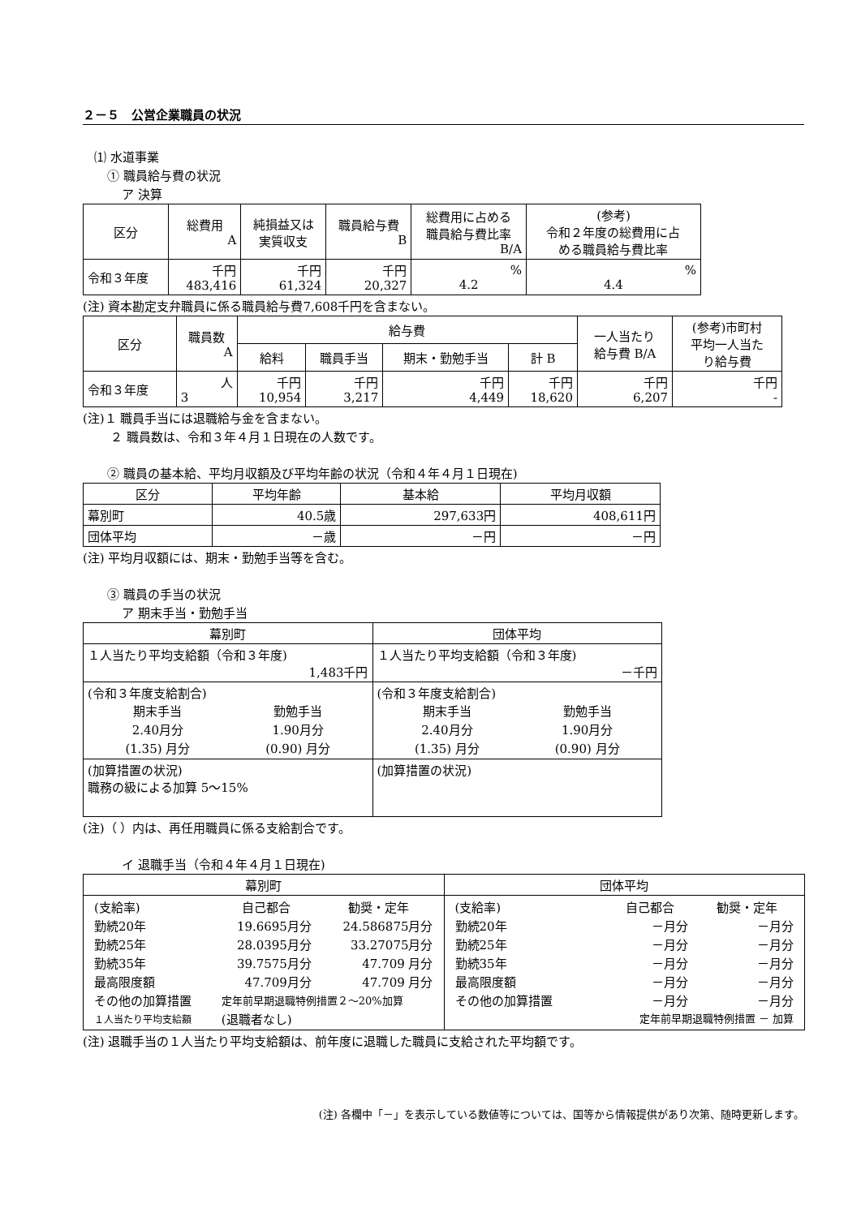２－５　公営企業職員の状況
⑴ 水道事業
① 職員給与費の状況
ア 決算
| 区分 | 総費用 A | 純損益又は 実質収支 | 職員給与費 B | 総費用に占める 職員給与費比率 B/A | (参考) 令和２年度の総費用に占 める職員給与費比率 |
| --- | --- | --- | --- | --- | --- |
| 令和３年度 | 千円 483,416 | 千円 61,324 | 千円 20,327 | % 4.2 | % 4.4 |
(注) 資本勘定支弁職員に係る職員給与費7,608千円を含まない。
| 区分 | 職員数 A | 給与費 | | | | 一人当たり 給与費 B/A | (参考)市町村 平均一人当た り給与費 |
| --- | --- | --- | --- | --- | --- | --- | --- |
| | | 給料 | 職員手当 | 期末・勤勉手当 | 計 B | | |
| 令和３年度 | 人 3 | 千円 10,954 | 千円 3,217 | 千円 4,449 | 千円 18,620 | 千円 6,207 | 千円 - |
(注)１ 職員手当には退職給与金を含まない。
２ 職員数は、令和３年４月１日現在の人数です。
② 職員の基本給、平均月収額及び平均年齢の状況（令和４年４月１日現在)
| 区分 | 平均年齢 | 基本給 | 平均月収額 |
| --- | --- | --- | --- |
| 幕別町 | 40.5歳 | 297,633円 | 408,611円 |
| 団体平均 | －歳 | －円 | －円 |
(注) 平均月収額には、期末・勤勉手当等を含む。
③ 職員の手当の状況
ア 期末手当・勤勉手当
| 幕別町 | 団体平均 |
| --- | --- |
| １人当たり平均支給額（令和３年度) 1,483千円 | １人当たり平均支給額（令和３年度) －千円 |
| (令和３年度支給割合) / 期末手当 / 勤勉手当 / / 2.40月分 / 1.90月分 / / (1.35) 月分 / (0.90) 月分 / | (令和３年度支給割合) / 期末手当 / 勤勉手当 / / 2.40月分 / 1.90月分 / / (1.35) 月分 / (0.90) 月分 / |
| (加算措置の状況) 職務の級による加算 5～15% | (加算措置の状況) |
(注)（ ）内は、再任用職員に係る支給割合です。
イ 退職手当（令和４年４月１日現在)
| 幕別町 | 団体平均 |
| --- | --- |
| / (支給率) / 自己都合 / 勧奨・定年 / / 勤続20年 / 19.6695月分 / 24.586875月分 / / 勤続25年 / 28.0395月分 / 33.27075月分 / / 勤続35年 / 39.7575月分 / 47.709 月分 / / 最高限度額 / 47.709月分 / 47.709 月分 / / その他の加算措置 / 定年前早期退職特例措置２～20%加算 / / / １人当たり平均支給額 / (退職者なし) / / | / (支給率) / 自己都合 / 勧奨・定年 / / 勤続20年 / －月分 / －月分 / / 勤続25年 / －月分 / －月分 / / 勤続35年 / －月分 / －月分 / / 最高限度額 / －月分 / －月分 / / その他の加算措置 / －月分 / －月分 / / 定年前早期退職特例措置 － 加算 / / / |
(注) 退職手当の１人当たり平均支給額は、前年度に退職した職員に支給された平均額です。
(注) 各欄中「－」を表示している数値等については、国等から情報提供があり次第、随時更新します。